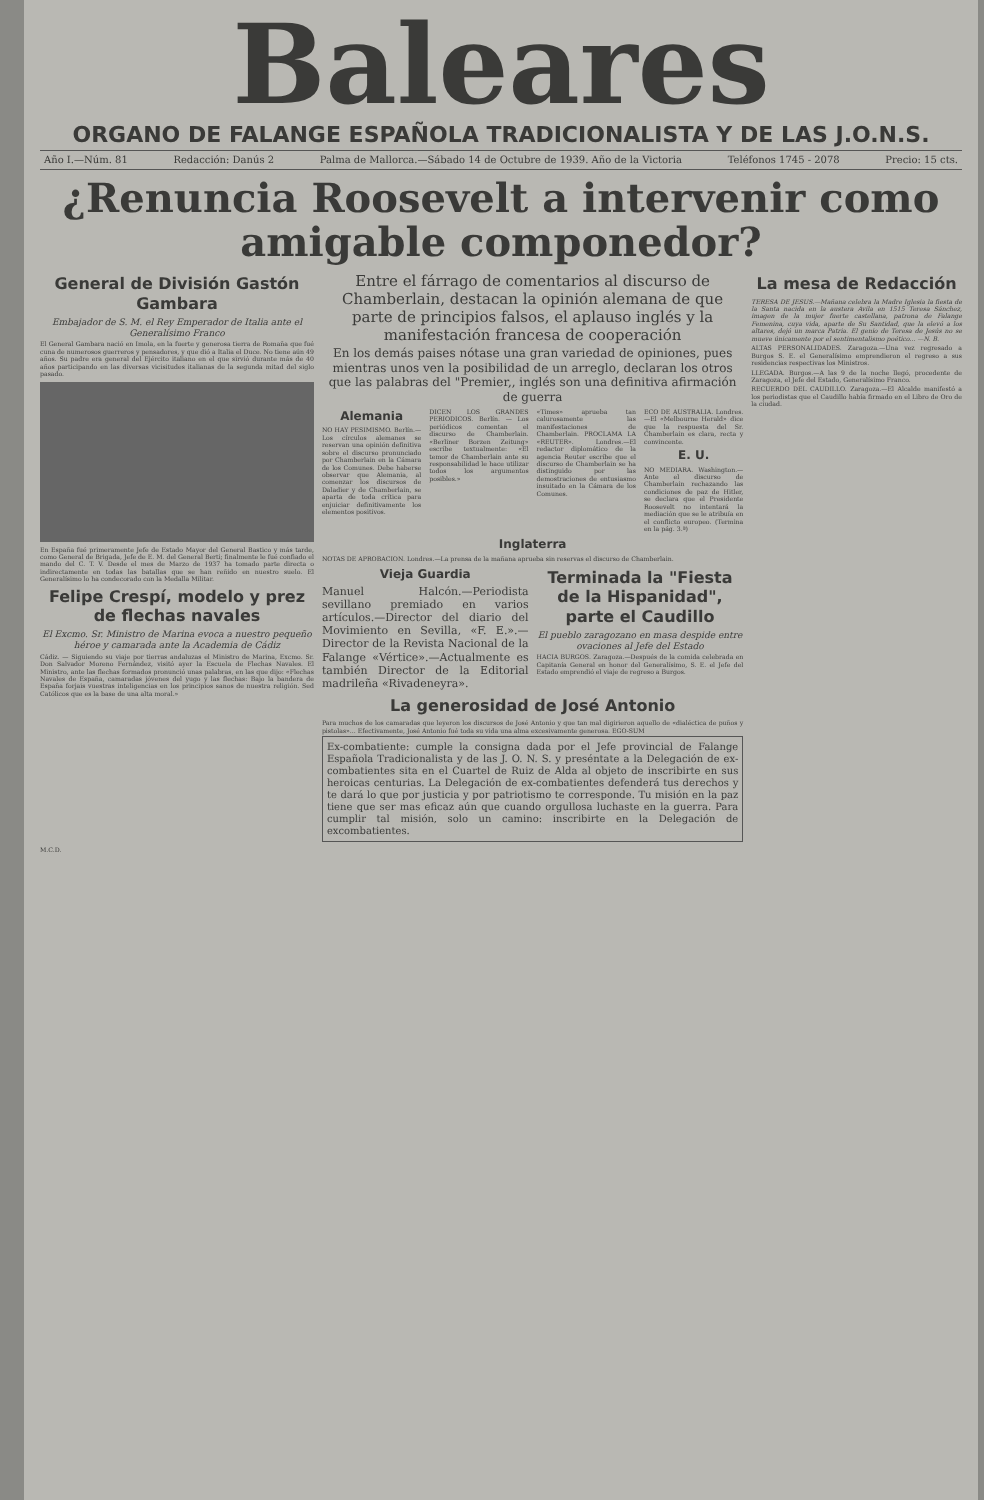Baleares
ORGANO DE FALANGE ESPAÑOLA TRADICIONALISTA Y DE LAS J.O.N.S.
Año I.—Núm. 81 Redacción: Danús 2 Palma de Mallorca.—Sábado 14 de Octubre de 1939. Año de la Victoria Teléfonos 1745 - 2078 Precio: 15 cts.
¿Renuncia Roosevelt a intervenir como amigable componedor?
General de División Gastón Gambara
Embajador de S. M. el Rey Emperador de Italia ante el Generalísimo Franco
El General Gambara nació en Imola, en la fuerte y generosa tierra de Romaña que fué cuna de numerosos guerreros y pensadores, y que dió a Italia el Duce. No tiene aún 49 años. Su padre era general del Ejército italiano en el que sirvió durante más de 40 años participando en las diversas vicisitudes italianas de la segunda mitad del siglo pasado.
En España fué primeramente Jefe de Estado Mayor del General Bastico y más tarde, como General de Brigada, Jefe de E. M. del General Berti; finalmente le fué confiado el mando del C. T. V. Desde el mes de Marzo de 1937 ha tomado parte directa o indirectamente en todas las batallas que se han reñido en nuestro suelo. El Generalísimo lo ha condecorado con la Medalla Militar.
Felipe Crespí, modelo y prez de flechas navales
El Excmo. Sr. Ministro de Marina evoca a nuestro pequeño héroe y camarada ante la Academia de Cádiz
Cádiz. — Siguiendo su viaje por tierras andaluzas el Ministro de Marina, Excmo. Sr. Don Salvador Moreno Fernández, visitó ayer la Escuela de Flechas Navales. El Ministro, ante las flechas formados pronunció unas palabras, en las que dijo: «Flechas Navales de España, camaradas jóvenes del yugo y las flechas: Bajo la bandera de España forjais vuestras inteligencias en los principios sanos de nuestra religión. Sed Católicos que es la base de una alta moral.»
Entre el fárrago de comentarios al discurso de Chamberlain, destacan la opinión alemana de que parte de principios falsos, el aplauso inglés y la manifestación francesa de cooperación
En los demás paises nótase una gran variedad de opiniones, pues mientras unos ven la posibilidad de un arreglo, declaran los otros que las palabras del "Premier,, inglés son una definitiva afirmación de guerra
Alemania
NO HAY PESIMISMO. Berlín.—Los círculos alemanes se reservan una opinión definitiva sobre el discurso pronunciado por Chamberlain en la Cámara de los Comunes. Debe haberse observar que Alemania, al comenzar los discursos de Daladier y de Chamberlain, se aparta de toda crítica para enjuiciar definitivamente los elementos positivos.
DICEN LOS GRANDES PERIODICOS. Berlín. — Los periódicos comentan el discurso de Chamberlain. «Berliner Borzen Zeitung» escribe textualmente: «El temor de Chamberlain ante su responsabilidad le hace utilizar todos los argumentos posibles.»
«Times» aprueba tan calurosamente las manifestaciones de Chamberlain. PROCLAMA LA «REUTER». Londres.—El redactor diplomático de la agencia Reuter escribe que el discurso de Chamberlain se ha distinguido por las demostraciones de entusiasmo insuitado en la Cámara de los Comunes.
ECO DE AUSTRALIA. Londres.—El «Melbourne Herald» dice que la respuesta del Sr. Chamberlain es clara, recta y convincente.
E. U.
NO MEDIARA. Washington.—Ante el discurso de Chamberlain rechazando las condiciones de paz de Hitler, se declara que el Presidente Roosevelt no intentará la mediación que se le atribuía en el conflicto europeo. (Termina en la pág. 3.ª)
Inglaterra
NOTAS DE APROBACION. Londres.—La prensa de la mañana aprueba sin reservas el discurso de Chamberlain.
Vieja Guardia
Manuel Halcón.—Periodista sevillano premiado en varios artículos.—Director del diario del Movimiento en Sevilla, «F. E.».—Director de la Revista Nacional de la Falange «Vértice».—Actualmente es también Director de la Editorial madrileña «Rivadeneyra».
Terminada la "Fiesta de la Hispanidad", parte el Caudillo
El pueblo zaragozano en masa despide entre ovaciones al Jefe del Estado
HACIA BURGOS. Zaragoza.—Después de la comida celebrada en Capitanía General en honor del Generalísimo, S. E. el Jefe del Estado emprendió el viaje de regreso a Burgos.
La generosidad de José Antonio
Para muchos de los camaradas que leyeron los discursos de José Antonio y que tan mal digirieron aquello de «dialéctica de puños y pistolas»... Efectivamente, José Antonio fué toda su vida una alma excesivamente generosa. EGO-SUM
Ex-combatiente: cumple la consigna dada por el Jefe provincial de Falange Española Tradicionalista y de las J. O. N. S. y preséntate a la Delegación de ex-combatientes sita en el Cuartel de Ruiz de Alda al objeto de inscribirte en sus heroicas centurias. La Delegación de ex-combatientes defenderá tus derechos y te dará lo que por justicia y por patriotismo te corresponde. Tu misión en la paz tiene que ser mas eficaz aún que cuando orgullosa luchaste en la guerra. Para cumplir tal misión, solo un camino: inscribirte en la Delegación de excombatientes.
La mesa de Redacción
TERESA DE JESUS.—Mañana celebra la Madre Iglesia la fiesta de la Santa nacida en la austera Avila en 1515 Teresa Sánchez, imagen de la mujer fuerte castellana, patrona de Falange Femenina, cuya vida, aparte de Su Santidad, que la elevó a los altares, dejó un marca Patria. El genio de Teresa de Jesús no se mueve únicamente por el sentimentalismo poético... —N. B.
ALTAS PERSONALIDADES. Zaragoza.—Una vez regresado a Burgos S. E. el Generalísimo emprendieron el regreso a sus residencias respectivas los Ministros.
LLEGADA. Burgos.—A las 9 de la noche llegó, procedente de Zaragoza, el Jefe del Estado, Generalísimo Franco.
RECUERDO DEL CAUDILLO. Zaragoza.—El Alcalde manifestó a los periodistas que el Caudillo había firmado en el Libro de Oro de la ciudad.
M.C.D.